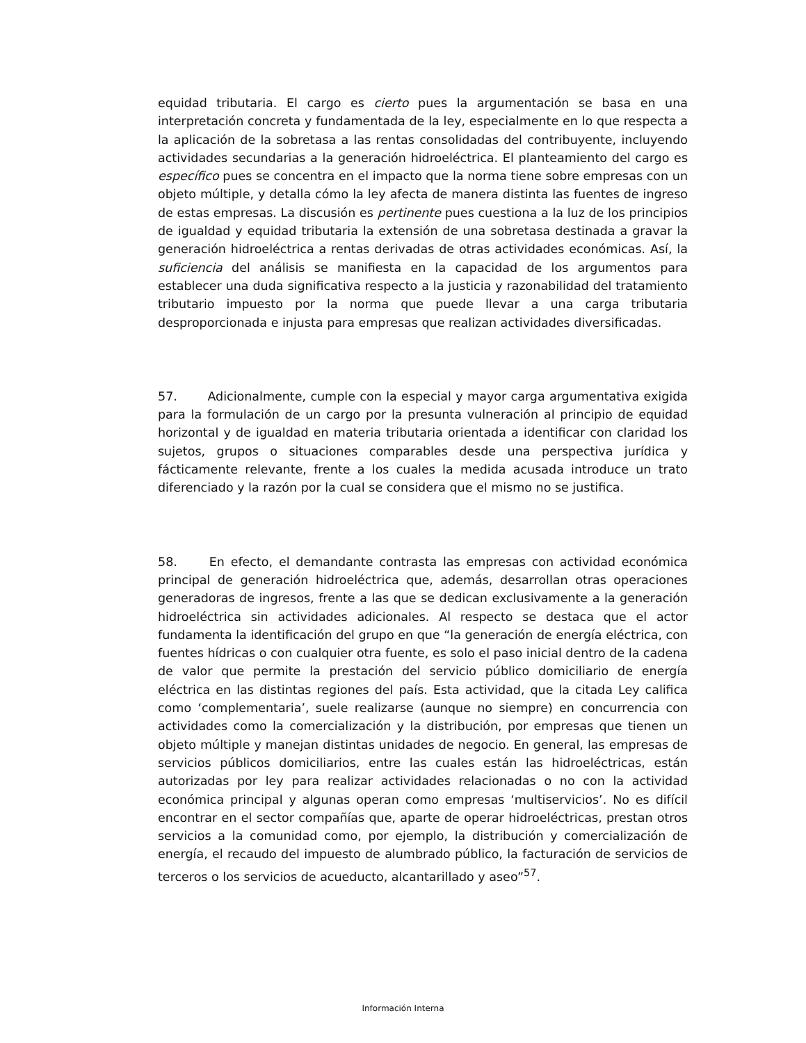equidad tributaria. El cargo es cierto pues la argumentación se basa en una interpretación concreta y fundamentada de la ley, especialmente en lo que respecta a la aplicación de la sobretasa a las rentas consolidadas del contribuyente, incluyendo actividades secundarias a la generación hidroeléctrica. El planteamiento del cargo es específico pues se concentra en el impacto que la norma tiene sobre empresas con un objeto múltiple, y detalla cómo la ley afecta de manera distinta las fuentes de ingreso de estas empresas. La discusión es pertinente pues cuestiona a la luz de los principios de igualdad y equidad tributaria la extensión de una sobretasa destinada a gravar la generación hidroeléctrica a rentas derivadas de otras actividades económicas. Así, la suficiencia del análisis se manifiesta en la capacidad de los argumentos para establecer una duda significativa respecto a la justicia y razonabilidad del tratamiento tributario impuesto por la norma que puede llevar a una carga tributaria desproporcionada e injusta para empresas que realizan actividades diversificadas.
57. Adicionalmente, cumple con la especial y mayor carga argumentativa exigida para la formulación de un cargo por la presunta vulneración al principio de equidad horizontal y de igualdad en materia tributaria orientada a identificar con claridad los sujetos, grupos o situaciones comparables desde una perspectiva jurídica y fácticamente relevante, frente a los cuales la medida acusada introduce un trato diferenciado y la razón por la cual se considera que el mismo no se justifica.
58. En efecto, el demandante contrasta las empresas con actividad económica principal de generación hidroeléctrica que, además, desarrollan otras operaciones generadoras de ingresos, frente a las que se dedican exclusivamente a la generación hidroeléctrica sin actividades adicionales. Al respecto se destaca que el actor fundamenta la identificación del grupo en que “la generación de energía eléctrica, con fuentes hídricas o con cualquier otra fuente, es solo el paso inicial dentro de la cadena de valor que permite la prestación del servicio público domiciliario de energía eléctrica en las distintas regiones del país. Esta actividad, que la citada Ley califica como ‘complementaria’, suele realizarse (aunque no siempre) en concurrencia con actividades como la comercialización y la distribución, por empresas que tienen un objeto múltiple y manejan distintas unidades de negocio. En general, las empresas de servicios públicos domiciliarios, entre las cuales están las hidroeléctricas, están autorizadas por ley para realizar actividades relacionadas o no con la actividad económica principal y algunas operan como empresas ‘multiservicios’. No es difícil encontrar en el sector compañías que, aparte de operar hidroeléctricas, prestan otros servicios a la comunidad como, por ejemplo, la distribución y comercialización de energía, el recaudo del impuesto de alumbrado público, la facturación de servicios de terceros o los servicios de acueducto, alcantarillado y aseo”<sup>57</sup>.
Información Interna